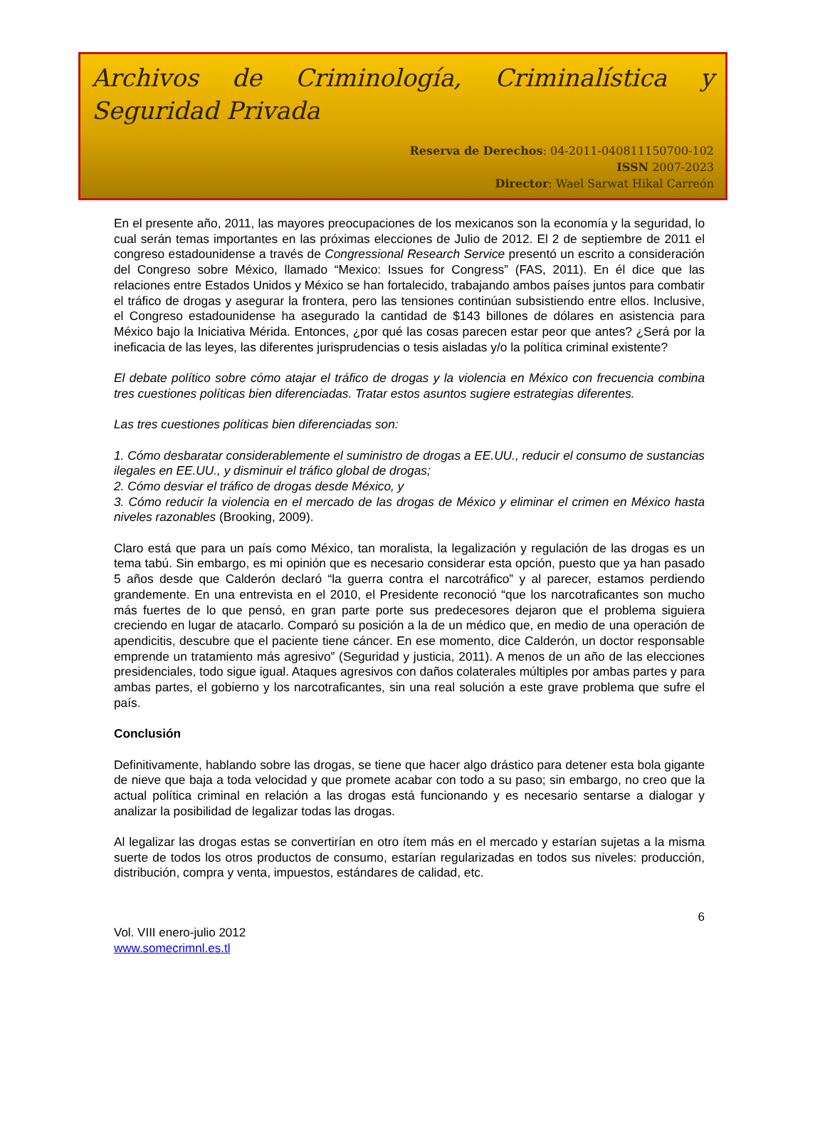Archivos de Criminología, Criminalística y Seguridad Privada
Reserva de Derechos: 04-2011-040811150700-102
ISSN 2007-2023
Director: Wael Sarwat Hikal Carreón
En el presente año, 2011, las mayores preocupaciones de los mexicanos son la economía y la seguridad, lo cual serán temas importantes en las próximas elecciones de Julio de 2012. El 2 de septiembre de 2011 el congreso estadounidense a través de Congressional Research Service presentó un escrito a consideración del Congreso sobre México, llamado “Mexico: Issues for Congress” (FAS, 2011). En él dice que las relaciones entre Estados Unidos y México se han fortalecido, trabajando ambos países juntos para combatir el tráfico de drogas y asegurar la frontera, pero las tensiones continúan subsistiendo entre ellos. Inclusive, el Congreso estadounidense ha asegurado la cantidad de $143 billones de dólares en asistencia para México bajo la Iniciativa Mérida. Entonces, ¿por qué las cosas parecen estar peor que antes? ¿Será por la ineficacia de las leyes, las diferentes jurisprudencias o tesis aisladas y/o la política criminal existente?
El debate político sobre cómo atajar el tráfico de drogas y la violencia en México con frecuencia combina tres cuestiones políticas bien diferenciadas. Tratar estos asuntos sugiere estrategias diferentes.
Las tres cuestiones políticas bien diferenciadas son:
1. Cómo desbaratar considerablemente el suministro de drogas a EE.UU., reducir el consumo de sustancias ilegales en EE.UU., y disminuir el tráfico global de drogas;
2. Cómo desviar el tráfico de drogas desde México, y
3. Cómo reducir la violencia en el mercado de las drogas de México y eliminar el crimen en México hasta niveles razonables (Brooking, 2009).
Claro está que para un país como México, tan moralista, la legalización y regulación de las drogas es un tema tabú. Sin embargo, es mi opinión que es necesario considerar esta opción, puesto que ya han pasado 5 años desde que Calderón declaró “la guerra contra el narcotráfico” y al parecer, estamos perdiendo grandemente. En una entrevista en el 2010, el Presidente reconoció “que los narcotraficantes son mucho más fuertes de lo que pensó, en gran parte porte sus predecesores dejaron que el problema siguiera creciendo en lugar de atacarlo. Comparó su posición a la de un médico que, en medio de una operación de apendicitis, descubre que el paciente tiene cáncer. En ese momento, dice Calderón, un doctor responsable emprende un tratamiento más agresivo” (Seguridad y justicia, 2011). A menos de un año de las elecciones presidenciales, todo sigue igual. Ataques agresivos con daños colaterales múltiples por ambas partes y para ambas partes, el gobierno y los narcotraficantes, sin una real solución a este grave problema que sufre el país.
Conclusión
Definitivamente, hablando sobre las drogas, se tiene que hacer algo drástico para detener esta bola gigante de nieve que baja a toda velocidad y que promete acabar con todo a su paso; sin embargo, no creo que la actual política criminal en relación a las drogas está funcionando y es necesario sentarse a dialogar y analizar la posibilidad de legalizar todas las drogas.
Al legalizar las drogas estas se convertirían en otro ítem más en el mercado y estarían sujetas a la misma suerte de todos los otros productos de consumo, estarían regularizadas en todos sus niveles: producción, distribución, compra y venta, impuestos, estándares de calidad, etc.
6
Vol. VIII enero-julio 2012
www.somecrimnl.es.tl